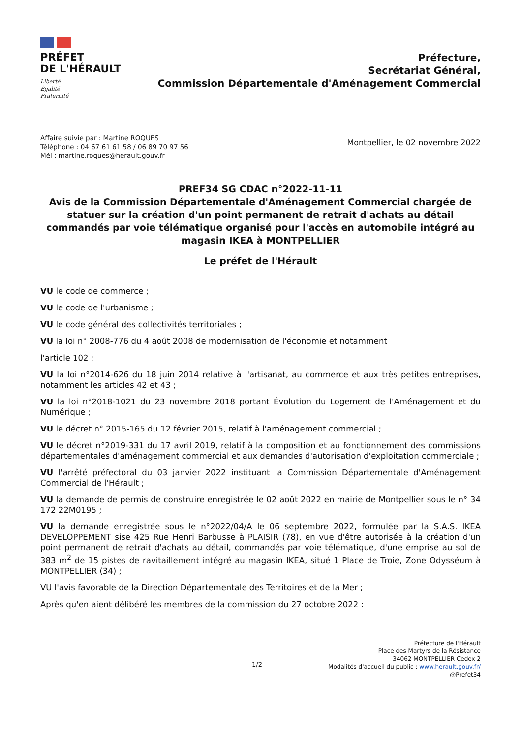PRÉFET
DE L'HÉRAULT
Liberté
Égalité
Fraternité
Préfecture,
Secrétariat Général,
Commission Départementale d'Aménagement Commercial
Affaire suivie par : Martine ROQUES
Téléphone : 04 67 61 61 58 / 06 89 70 97 56
Mél : martine.roques@herault.gouv.fr
Montpellier, le 02 novembre 2022
PREF34 SG CDAC n°2022-11-11
Avis de la Commission Départementale d'Aménagement Commercial chargée de statuer sur la création d'un point permanent de retrait d'achats au détail commandés par voie télématique organisé pour l'accès en automobile intégré au magasin IKEA à MONTPELLIER
Le préfet de l'Hérault
VU le code de commerce ;
VU le code de l'urbanisme ;
VU le code général des collectivités territoriales ;
VU la loi n° 2008-776 du 4 août 2008 de modernisation de l'économie et notamment
l'article 102 ;
VU la loi n°2014-626 du 18 juin 2014 relative à l'artisanat, au commerce et aux très petites entreprises, notamment les articles 42 et 43 ;
VU la loi n°2018-1021 du 23 novembre 2018 portant Évolution du Logement de l'Aménagement et du Numérique ;
VU le décret n° 2015-165 du 12 février 2015, relatif à l'aménagement commercial ;
VU le décret n°2019-331 du 17 avril 2019, relatif à la composition et au fonctionnement des commissions départementales d'aménagement commercial et aux demandes d'autorisation d'exploitation commerciale ;
VU l'arrêté préfectoral du 03 janvier 2022 instituant la Commission Départementale d'Aménagement Commercial de l'Hérault ;
VU la demande de permis de construire enregistrée le 02 août 2022 en mairie de Montpellier sous le n° 34 172 22M0195 ;
VU la demande enregistrée sous le n°2022/04/A le 06 septembre 2022, formulée par la S.A.S. IKEA DEVELOPPEMENT sise 425 Rue Henri Barbusse à PLAISIR (78), en vue d'être autorisée à la création d'un point permanent de retrait d'achats au détail, commandés par voie télématique, d'une emprise au sol de 383 m<sup>2</sup> de 15 pistes de ravitaillement intégré au magasin IKEA, situé 1 Place de Troie, Zone Odysséum à MONTPELLIER (34) ;
VU l'avis favorable de la Direction Départementale des Territoires et de la Mer ;
Après qu'en aient délibéré les membres de la commission du 27 octobre 2022 :
1/2
Préfecture de l'Hérault
Place des Martyrs de la Résistance
34062 MONTPELLIER Cedex 2
Modalités d'accueil du public : www.herault.gouv.fr/
@Prefet34